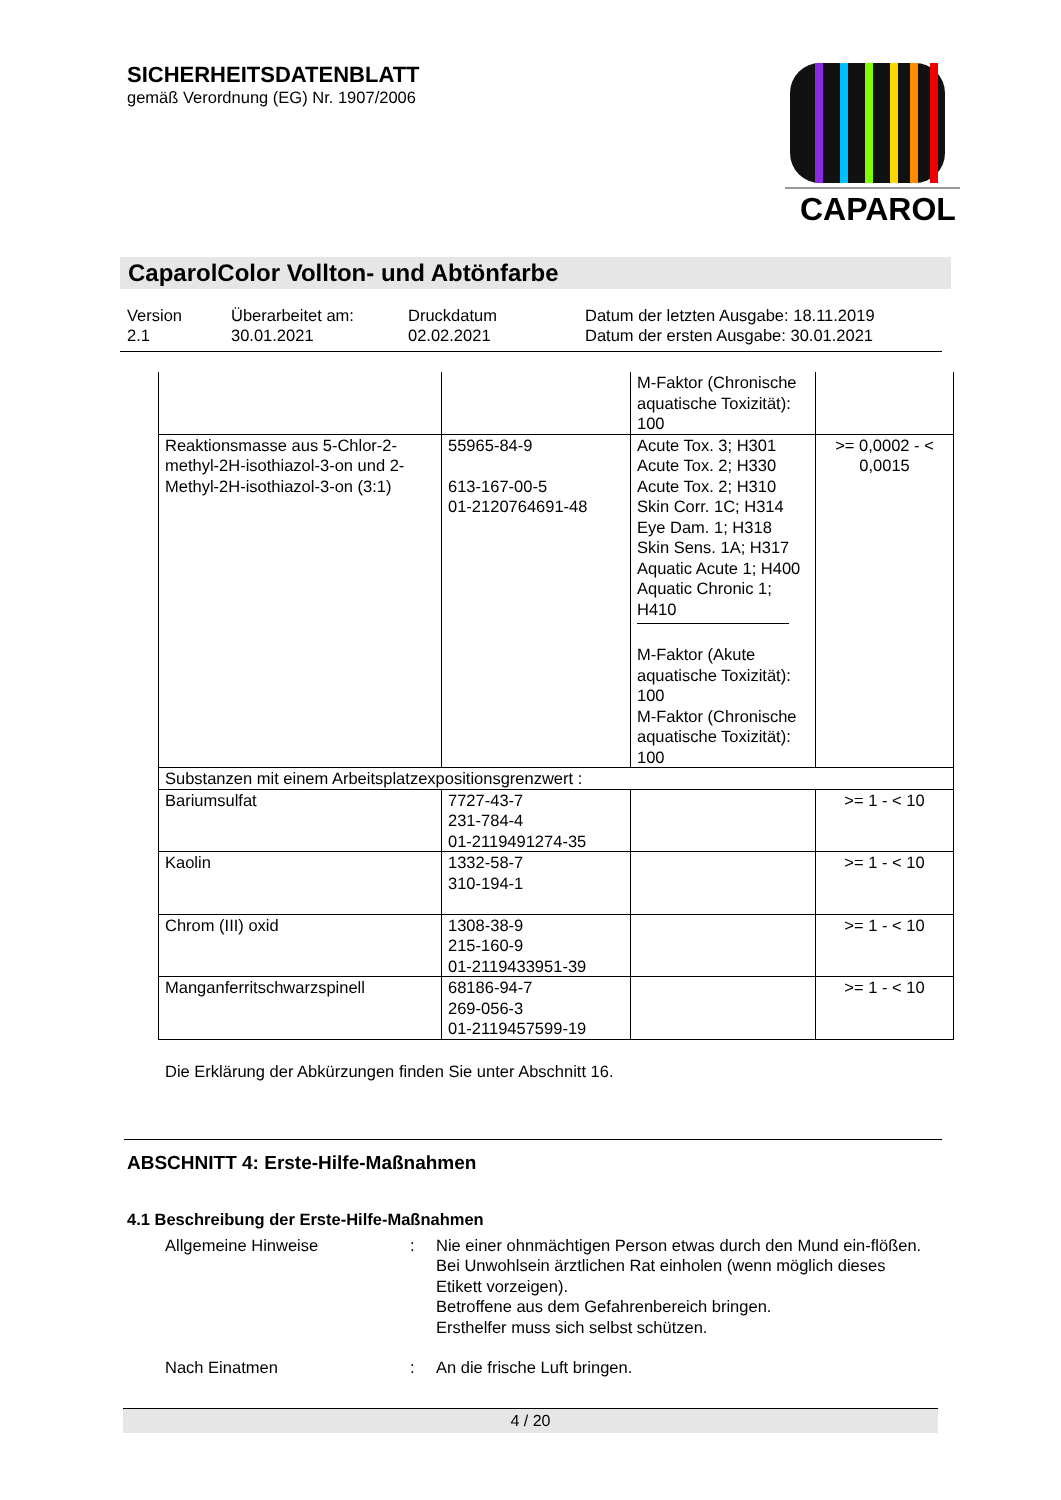CAPAROL
SICHERHEITSDATENBLATT
gemäß Verordnung (EG) Nr. 1907/2006
CaparolColor Vollton- und Abtönfarbe
Version
2.1
Überarbeitet am:
30.01.2021
Druckdatum
02.02.2021
Datum der letzten Ausgabe: 18.11.2019
Datum der ersten Ausgabe: 30.01.2021
| | | M-Faktor (Chronische aquatische Toxizität): 100 | |
| Reaktionsmasse aus 5-Chlor-2-methyl-2H-isothiazol-3-on und 2-Methyl-2H-isothiazol-3-on (3:1) | 55965-84-9 613-167-00-5 01-2120764691-48 | Acute Tox. 3; H301 Acute Tox. 2; H330 Acute Tox. 2; H310 Skin Corr. 1C; H314 Eye Dam. 1; H318 Skin Sens. 1A; H317 Aquatic Acute 1; H400 Aquatic Chronic 1; H410 M-Faktor (Akute aquatische Toxizität): 100 M-Faktor (Chronische aquatische Toxizität): 100 | >= 0,0002 - < 0,0015 |
| Substanzen mit einem Arbeitsplatzexpositionsgrenzwert : | | | |
| Bariumsulfat | 7727-43-7 231-784-4 01-2119491274-35 | | >= 1 - < 10 |
| Kaolin | 1332-58-7 310-194-1 | | >= 1 - < 10 |
| Chrom (III) oxid | 1308-38-9 215-160-9 01-2119433951-39 | | >= 1 - < 10 |
| Manganferritschwarzspinell | 68186-94-7 269-056-3 01-2119457599-19 | | >= 1 - < 10 |
Die Erklärung der Abkürzungen finden Sie unter Abschnitt 16.
ABSCHNITT 4: Erste-Hilfe-Maßnahmen
4.1 Beschreibung der Erste-Hilfe-Maßnahmen
Allgemeine Hinweise : Nie einer ohnmächtigen Person etwas durch den Mund ein-flößen.
Bei Unwohlsein ärztlichen Rat einholen (wenn möglich dieses Etikett vorzeigen).
Betroffene aus dem Gefahrenbereich bringen.
Ersthelfer muss sich selbst schützen.
Nach Einatmen : An die frische Luft bringen.
4 / 20